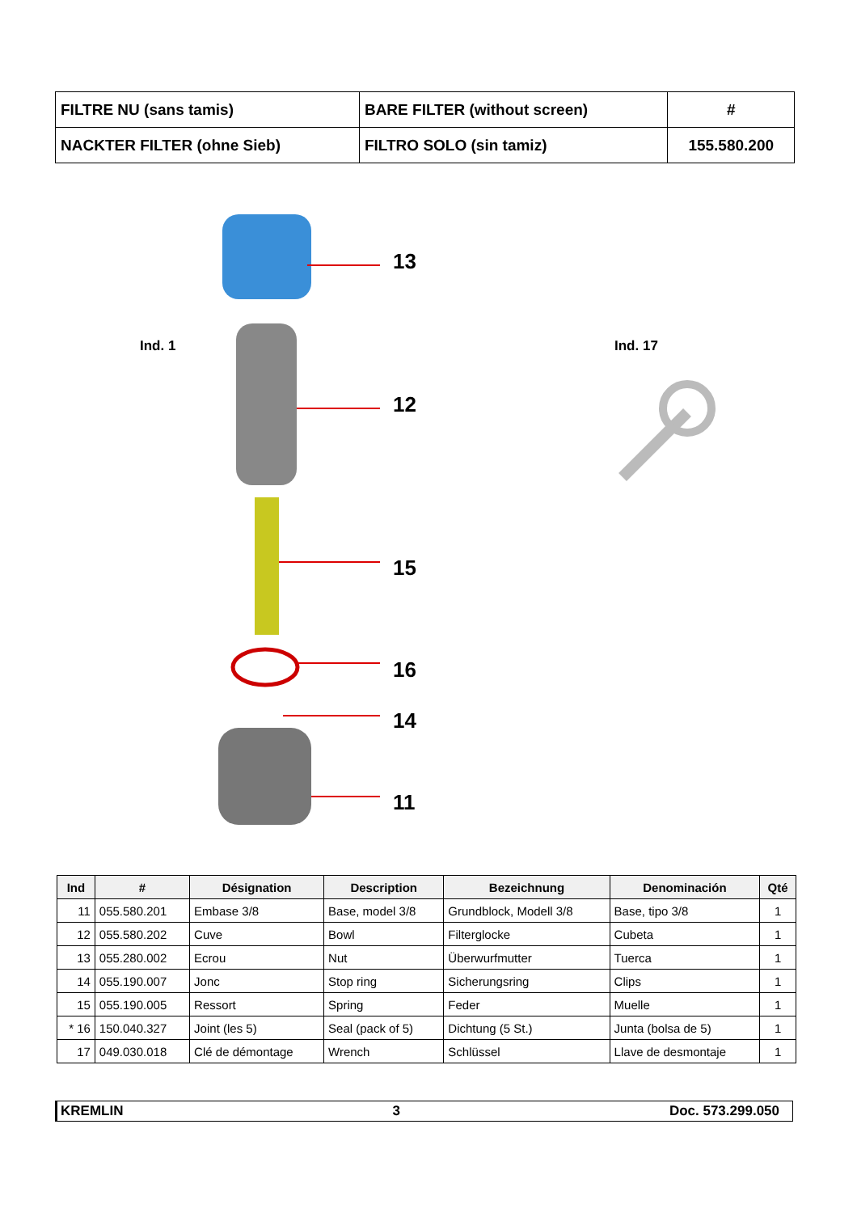| FILTRE NU (sans tamis) | BARE FILTER (without screen) | # |
| NACKTER FILTER (ohne Sieb) | FILTRO SOLO (sin tamiz) | 155.580.200 |
Ind. 1 Ind. 17
13
12
15
16
14
11
| Ind | # | Désignation | Description | Bezeichnung | Denominación | Qté |
| --- | --- | --- | --- | --- | --- | --- |
| 11 | 055.580.201 | Embase 3/8 | Base, model 3/8 | Grundblock, Modell 3/8 | Base, tipo 3/8 | 1 |
| 12 | 055.580.202 | Cuve | Bowl | Filterglocke | Cubeta | 1 |
| 13 | 055.280.002 | Ecrou | Nut | Überwurfmutter | Tuerca | 1 |
| 14 | 055.190.007 | Jonc | Stop ring | Sicherungsring | Clips | 1 |
| 15 | 055.190.005 | Ressort | Spring | Feder | Muelle | 1 |
| * 16 | 150.040.327 | Joint (les 5) | Seal (pack of 5) | Dichtung (5 St.) | Junta (bolsa de 5) | 1 |
| 17 | 049.030.018 | Clé de démontage | Wrench | Schlüssel | Llave de desmontaje | 1 |
KREMLIN 3 Doc. 573.299.050